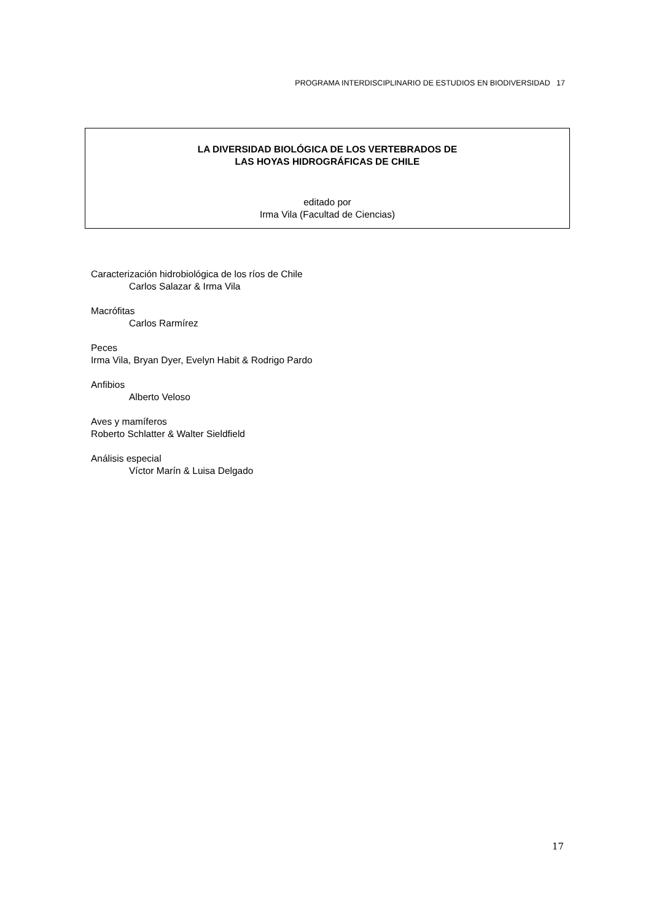PROGRAMA INTERDISCIPLINARIO DE ESTUDIOS EN BIODIVERSIDAD 17
LA DIVERSIDAD BIOLÓGICA DE LOS VERTEBRADOS DE
LAS HOYAS HIDROGRÁFICAS DE CHILE
editado por
Irma Vila (Facultad de Ciencias)
Caracterización hidrobiológica de los ríos de Chile
Carlos Salazar & Irma Vila
Macrófitas
Carlos Rarmírez
Peces
Irma Vila, Bryan Dyer, Evelyn Habit & Rodrigo Pardo
Anfibios
Alberto Veloso
Aves y mamíferos
Roberto Schlatter & Walter Sieldfield
Análisis especial
Víctor Marín & Luisa Delgado
17